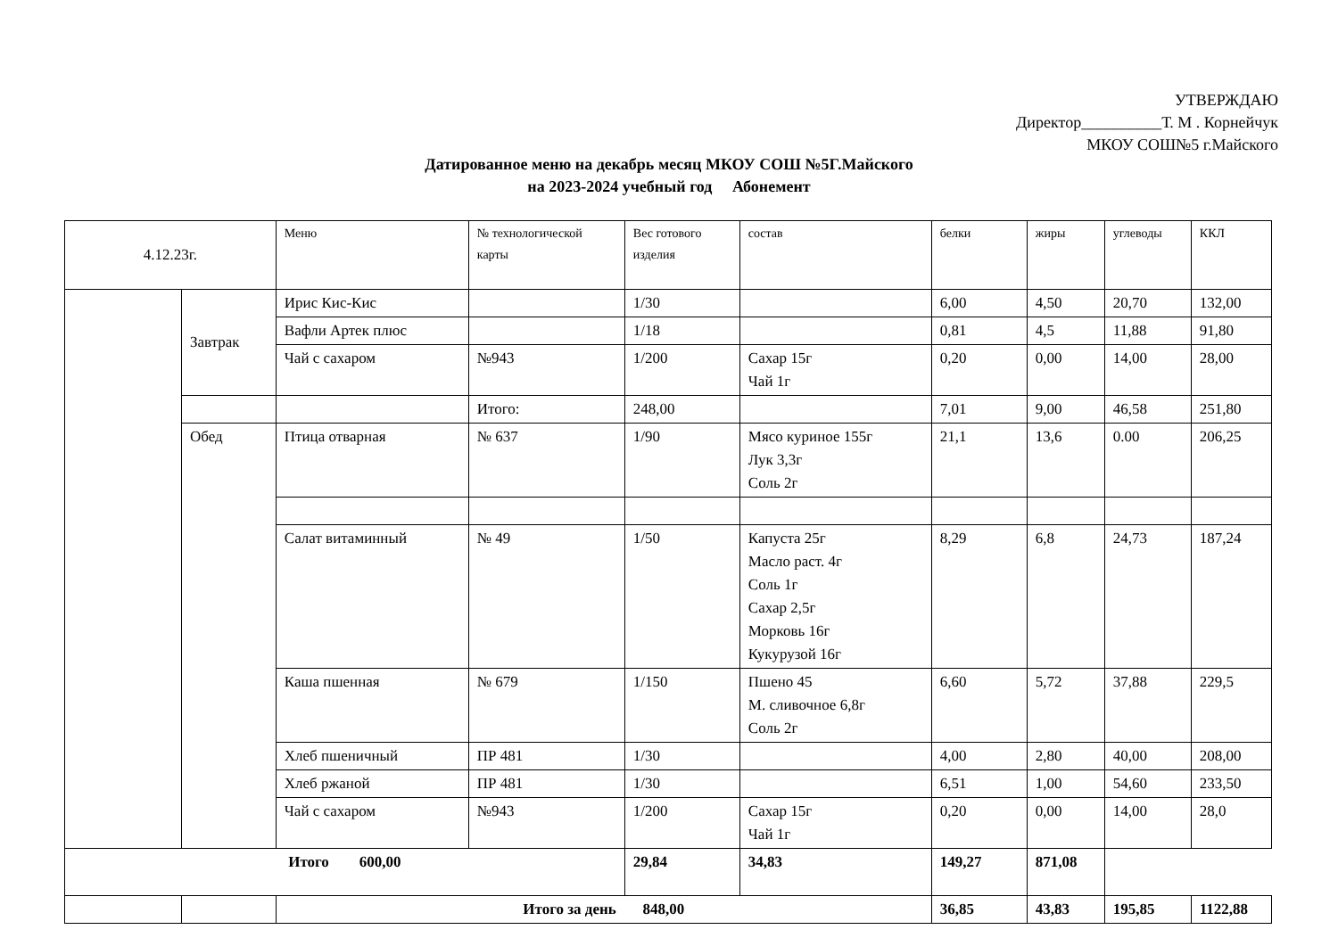УТВЕРЖДАЮ
Директор__________Т. М . Корнейчук
МКОУ СОШ№5 г.Майского
Датированное меню на декабрь месяц МКОУ СОШ №5Г.Майского
на 2023-2024 учебный год Абонемент
| 4.12.23г. | | Меню | № технологической карты | Вес готового изделия | состав | белки | жиры | углеводы | ККЛ |
| | Завтрак | Ирис Кис-Кис | | 1/30 | | 6,00 | 4,50 | 20,70 | 132,00 |
| | | Вафли Артек плюс | | 1/18 | | 0,81 | 4,5 | 11,88 | 91,80 |
| | | Чай с сахаром | №943 | 1/200 | Сахар 15г Чай 1г | 0,20 | 0,00 | 14,00 | 28,00 |
| | | | Итого: | 248,00 | | 7,01 | 9,00 | 46,58 | 251,80 |
| | Обед | Птица отварная | № 637 | 1/90 | Мясо куриное 155г Лук 3,3г Соль 2г | 21,1 | 13,6 | 0.00 | 206,25 |
| | | Салат витаминный | № 49 | 1/50 | Капуста 25г Масло раст. 4г Соль 1г Сахар 2,5г Морковь 16г Кукурузой 16г | 8,29 | 6,8 | 24,73 | 187,24 |
| | | Каша пшенная | № 679 | 1/150 | Пшено 45 М. сливочное 6,8г Соль 2г | 6,60 | 5,72 | 37,88 | 229,5 |
| | | Хлеб пшеничный | ПР 481 | 1/30 | | 4,00 | 2,80 | 40,00 | 208,00 |
| | | Хлеб ржаной | ПР 481 | 1/30 | | 6,51 | 1,00 | 54,60 | 233,50 |
| | | Чай с сахаром | №943 | 1/200 | Сахар 15г Чай 1г | 0,20 | 0,00 | 14,00 | 28,0 |
| Итого 600,00 | | | | 29,84 | 34,83 | 149,27 | 871,08 | | |
| | | Итого за день 848,00 | | | | 36,85 | 43,83 | 195,85 | 1122,88 |